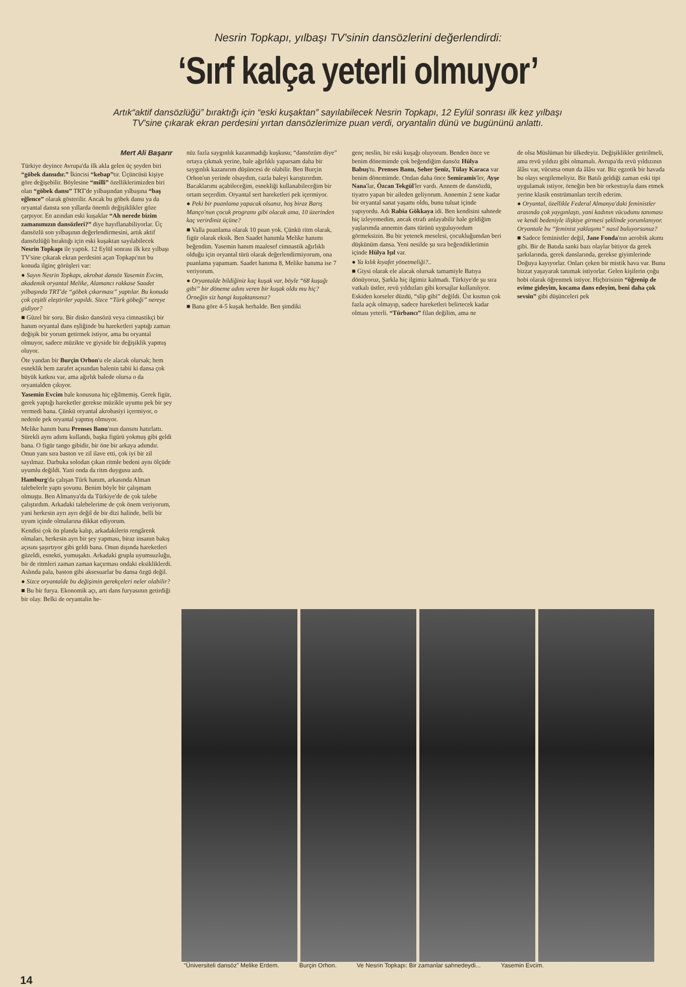Nesrin Topkapı, yılbaşı TV'sinin dansözlerini değerlendirdi:
‘Sırf kalça yeterli olmuyor’
Artık“aktif dansözlüğü” bıraktığı için “eski kuşaktan” sayılabilecek Nesrin Topkapı, 12 Eylül sonrası ilk kez yılbaşı TV'sine çıkarak ekran perdesini yırtan dansözlerimize puan verdi, oryantalin dünü ve bugününü anlattı.
Mert Ali Başarır
Türkiye deyince Avrupa'da ilk akla gelen üç şeyden biri “göbek dansıdır.” İkincisi “kebap”tır. Üçüncüsü kişiye göre değişebilir. Böylesine “milli” özelliklerimizden biri olan “göbek dansı” TRT'de yılbaşından yılbaşına “baş eğlence” olarak gösterilir. Ancak bu göbek dansı ya da oryantal dansta son yıllarda önemli değişiklikler göze çarpıyor. En azından eski kuşaklar “Ah nerede bizim zamanımızın dansözleri?” diye hayıflanabiliyorlar. Üç dansözlü son yılbaşının değerlendirmesini, artık aktif dansözlüğü bıraktığı için eski kuşaktan sayılabilecek Nesrin Topkapı ile yaptık. 12 Eylül sonrası ilk kez yılbaşı TV'sine çıkarak ekran perdesini açan Topkapı'nın bu konuda ilginç görüşleri var:
● Sayın Nesrin Topkapı, akrobat dansöz Yasemin Evcim, akademik oryantal Melike, Alamancı rakkase Saadet yılbaşında TRT'de “göbek çıkarması” yaptılar. Bu konuda çok çeşitli eleştiriler yapıldı. Sizce “Türk göbeği” nereye gidiyor?
■ Güzel bir soru. Bir disko dansözü veya cimnastikçi bir hanım oryantal dans eşliğinde bu hareketleri yaptığı zaman değişik bir yorum getirmek istiyor, ama bu oryantal olmuyor, sadece müzikte ve giyside bir değişiklik yapmış oluyor.
Öte yandan bir Burçin Orhon'u ele alacak olursak; hem esneklik hem zarafet açısından balenin tabii ki dansa çok büyük katkısı var, ama ağırlık balede olursa o da oryantalden çıkıyor.
Yasemin Evcim bale konusuna hiç eğilmemiş. Gerek figür, gerek yaptığı hareketler gerekse müzikle uyumu pek bir şey vermedi bana. Çünkü oryantal akrobasiyi içermiyor, o nedenle pek oryantal yapmış olmuyor.
Melike hanım bana Prenses Banu'nun dansını hatırlattı. Sürekli aynı adımı kullandı, başka figürü yokmuş gibi geldi bana. O figür tango gibidir, bir öne bir arkaya adımdır. Onun yanı sıra baston ve zil ilave etti, çok iyi bir zil sayılmaz. Darbuka solodan çıkan ritmle bedeni aynı ölçüde uyumlu değildi. Yani onda da ritm duygusu azdı.
Hamburg'da çalışan Türk hanım, arkasında Alman talebelerle yaptı şovunu. Benim böyle bir çalışmam olmuşţu. Ben Almanya'da da Türkiye'de de çok talebe çalıştırdım. Arkadaki talebelerime de çok önem veriyorum, yani herkesin ayrı ayrı değil de bir dizi halinde, belli bir uyum içinde olmalarına dikkat ediyorum.
Kendisi çok ön planda kalıp, arkadakilerin rengârenk olmaları, herkesin ayrı bir şey yapması, biraz insanın bakış açısını şaşırtıyor gibi geldi bana. Onun dışında hareketleri güzeldi, esnekti, yumuşaktı. Arkadaki grupla uyumsuzluğu, bir de ritmleri zaman zaman kaçırması ondaki eksikliklerdi. Aslında pala, baston gibi aksesuarlar bu dansa özgü değil.
● Sizce oryantalde bu değişimin gerekçeleri neler olabilir?
■ Bu bir furya. Ekonomik açı, artı dans furyasının getirdiği bir olay. Belki de oryantalin he-
nüz fazla saygınlık kazanmadığı kuşkusu; “dansözüm diye” ortaya çıkmak yerine, bale ağırlıklı yaparsam daha bir saygınlık kazanırım düşüncesi de olabilir. Ben Burçin Orhon'un yerinde olsaydım, cazla baleyi karıştırırdım. Bacaklarımı açabileceğim, esnekliği kullanabileceğim bir ortam seçerdim. Oryantal sert hareketleri pek içermiyor.
● Peki bir puanlama yapacak olsanız, hoş biraz Barış Manço'nun çocuk programı gibi olacak ama, 10 üzerinden kaç verirdiniz üçüne?
■ Valla puanlama olarak 10 puan yok. Çünkü ritm olarak, figür olarak eksik. Ben Saadet hanımla Melike hanımı beğendim. Yasemin hanım maalesef cimnastik ağırlıklı olduğu için oryantal türü olarak değerlendirmiyorum, ona puanlama yapamam. Saadet hanıma 8, Melike hanıma ise 7 veriyorum.
● Oryantalde bildiğiniz kaç kuşak var, böyle “68 kuşağı gibi” bir döneme adını veren bir kuşak oldu mu hiç? Örneğin siz hangi kuşaktansınız?
■ Bana göre 4-5 kuşak herhalde. Ben şimdiki
genç neslin, bir eski kuşağı oluyorum. Benden önce ve benim dönemimde çok beğendiğim dansöz Hülya Babuş'tu. Prenses Banu, Seher Şeniz, Tülay Karaca var benim dönemimde. Ondan daha önce Semiramis'ler, Ayşe Nana'lar, Özcan Tekgül'ler vardı. Annem de dansözdü, tiyatro yapan bir aileden geliyorum. Annemin 2 sene kadar bir oryantal sanat yaşamı oldu, bunu tuluat içinde yapıyordu. Adı Rabia Gökkaya idi. Ben kendisini sahnede hiç izleyemedim, ancak etrafı anlayabilir hale geldiğim yaşlarımda annemin dans türünü uyguluyordum görmeksizin. Bu bir yetenek meselesi, çocukluğumdan beri düşkünüm dansa. Yeni nesilde şu sıra beğendiklerimin içinde Hülya Işıl var.
● Ya kılık kıyafet yönetmeliği?..
■ Giysi olarak ele alacak olursak tamamiyle Batıya dönüyoruz, Şarkla hiç ilgimiz kalmadı. Türkiye'de şu sıra vatkalı üstler, revü yıldızları gibi korsajlar kullanılıyor. Eskiden korseler düzdü, “slip gibi” değildi. Üst kısmın çok fazla açık olmayıp, sadece hareketleri belirtecek kadar olması yeterli. “Türbancı” filan değilim, ama ne
de olsa Müslüman bir ülkedeyiz. Değişiklikler getirilmeli, ama revü yıldızı gibi olmamalı. Avrupa'da revü yıldızının âlâsı var, vücutsa onun da âlâsı var. Biz egzotik bir havada bu olayı sergilemeliyiz. Bir Batılı geldiği zaman eski tipi uygulamak istiyor, örneğin ben bir orkestrayla dans etmek yerine klasik enstrümanları tercih ederim.
● Oryantal, özellikle Federal Almanya'daki feministler arasında çok yaygınlaştı, yani kadının vücudunu tanıması ve kendi bedeniyle ilişkiye girmesi şeklinde yorumlanıyor. Oryantale bu “feminist yaklaşımı” nasıl buluyorsunuz?
■ Sadece feministler değil, Jane Fonda'nın aerobik akımı gibi. Bir de Batıda sanki bazı olaylar bitiyor da gerek şarkılarında, gerek danslarında, gerekse giyimlerinde Doğuya kayıyorlar. Onları çeken bir mistik hava var. Bunu bizzat yaşayarak tanımak istiyorlar. Gelen kişilerin çoğu hobi olarak öğrenmek istiyor. Hiçbirisinin “öğrenip de evime gideyim, kocama dans edeyim, beni daha çok sevsin” gibi düşünceleri pek
“Üniversiteli dansöz” Melike Erdem. Burçin Orhon. Ve Nesrin Topkapı: Bir zamanlar sahnedeydi... Yasemin Evcim.
14